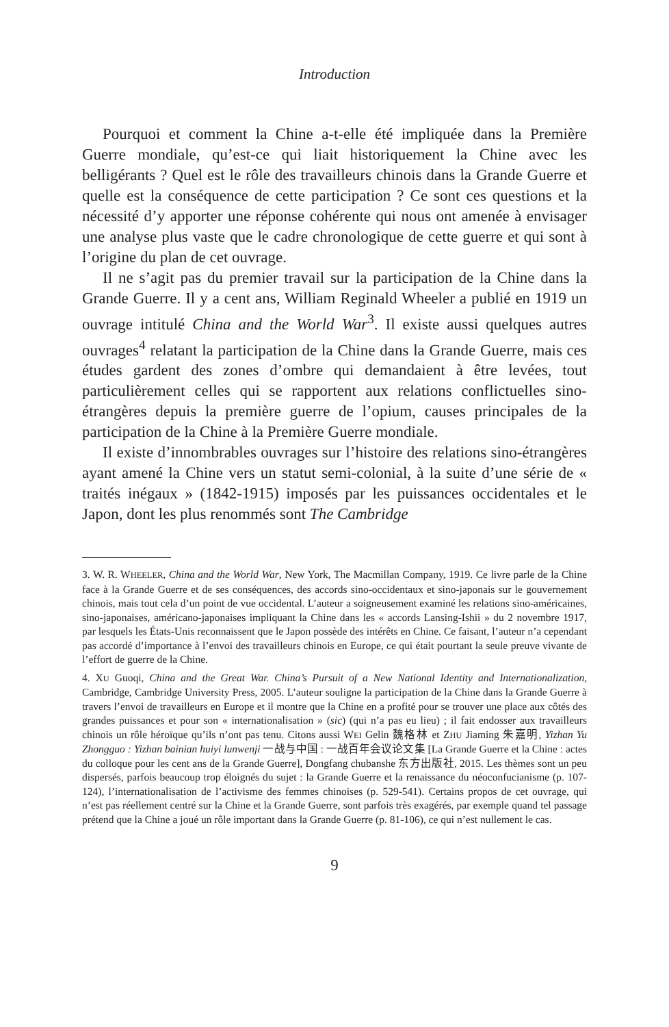Introduction
Pourquoi et comment la Chine a-t-elle été impliquée dans la Première Guerre mondiale, qu’est-ce qui liait historiquement la Chine avec les belligérants ? Quel est le rôle des travailleurs chinois dans la Grande Guerre et quelle est la conséquence de cette participation ? Ce sont ces questions et la nécessité d’y apporter une réponse cohérente qui nous ont amenée à envisager une analyse plus vaste que le cadre chronologique de cette guerre et qui sont à l’origine du plan de cet ouvrage.
Il ne s’agit pas du premier travail sur la participation de la Chine dans la Grande Guerre. Il y a cent ans, William Reginald Wheeler a publié en 1919 un ouvrage intitulé China and the World War<sup>3</sup>. Il existe aussi quelques autres ouvrages<sup>4</sup> relatant la participation de la Chine dans la Grande Guerre, mais ces études gardent des zones d’ombre qui demandaient à être levées, tout particulièrement celles qui se rapportent aux relations conflictuelles sino-étrangères depuis la première guerre de l’opium, causes principales de la participation de la Chine à la Première Guerre mondiale.
Il existe d’innombrables ouvrages sur l’histoire des relations sino-étrangères ayant amené la Chine vers un statut semi-colonial, à la suite d’une série de « traités inégaux » (1842-1915) imposés par les puissances occidentales et le Japon, dont les plus renommés sont The Cambridge
3. W. R. WHEELER, China and the World War, New York, The Macmillan Company, 1919. Ce livre parle de la Chine face à la Grande Guerre et de ses conséquences, des accords sino-occidentaux et sino-japonais sur le gouvernement chinois, mais tout cela d’un point de vue occidental. L’auteur a soigneusement examiné les relations sino-américaines, sino-japonaises, américano-japonaises impliquant la Chine dans les « accords Lansing-Ishii » du 2 novembre 1917, par lesquels les États-Unis reconnaissent que le Japon possède des intérêts en Chine. Ce faisant, l’auteur n’a cependant pas accordé d’importance à l’envoi des travailleurs chinois en Europe, ce qui était pourtant la seule preuve vivante de l’effort de guerre de la Chine.
4. XU Guoqi, China and the Great War. China’s Pursuit of a New National Identity and Internationalization, Cambridge, Cambridge University Press, 2005. L’auteur souligne la participation de la Chine dans la Grande Guerre à travers l’envoi de travailleurs en Europe et il montre que la Chine en a profité pour se trouver une place aux côtés des grandes puissances et pour son « internationalisation » (sic) (qui n’a pas eu lieu) ; il fait endosser aux travailleurs chinois un rôle héroïque qu’ils n’ont pas tenu. Citons aussi WEI Gelin 魏格林 et ZHU Jiaming 朱嘉明, Yizhan Yu Zhongguo : Yizhan bainian huiyi lunwenji 一战与中国 : 一战百年会议论文集 [La Grande Guerre et la Chine : actes du colloque pour les cent ans de la Grande Guerre], Dongfang chubanshe 东方出版社, 2015. Les thèmes sont un peu dispersés, parfois beaucoup trop éloignés du sujet : la Grande Guerre et la renaissance du néoconfucianisme (p. 107-124), l’internationalisation de l’activisme des femmes chinoises (p. 529-541). Certains propos de cet ouvrage, qui n’est pas réellement centré sur la Chine et la Grande Guerre, sont parfois très exagérés, par exemple quand tel passage prétend que la Chine a joué un rôle important dans la Grande Guerre (p. 81-106), ce qui n’est nullement le cas.
9